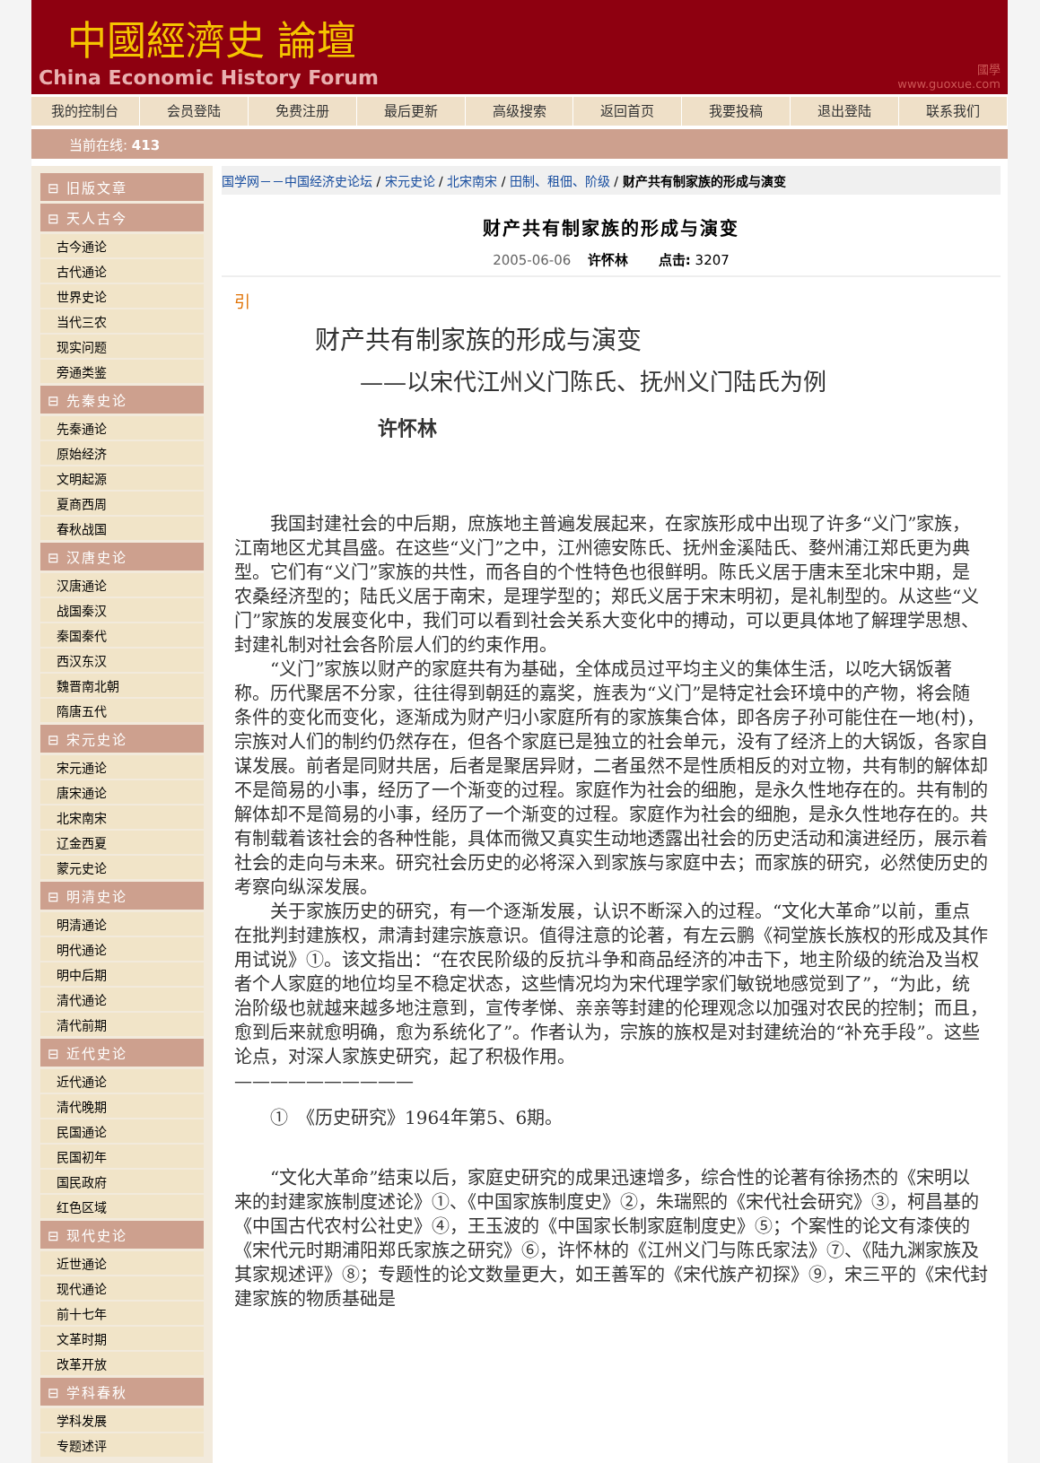中國經濟史 論壇
China Economic History Forum
國學
www.guoxue.com
我的控制台 会员登陆 免费注册 最后更新 高级搜索 返回首页 我要投稿 退出登陆 联系我们
当前在线: 413
⊟ 旧版文章
⊟ 天人古今
古今通论
古代通论
世界史论
当代三农
现实问题
旁通类鉴
⊟ 先秦史论
先秦通论
原始经济
文明起源
夏商西周
春秋战国
⊟ 汉唐史论
汉唐通论
战国秦汉
秦国秦代
西汉东汉
魏晋南北朝
隋唐五代
⊟ 宋元史论
宋元通论
唐宋通论
北宋南宋
辽金西夏
蒙元史论
⊟ 明清史论
明清通论
明代通论
明中后期
清代通论
清代前期
⊟ 近代史论
近代通论
清代晚期
民国通论
民国初年
国民政府
红色区域
⊟ 现代史论
近世通论
现代通论
前十七年
文革时期
改革开放
⊟ 学科春秋
学科发展
专题述评
国学网－－中国经济史论坛 / 宋元史论 / 北宋南宋 / 田制、租佃、阶级 / 财产共有制家族的形成与演变
财产共有制家族的形成与演变
2005-06-06 许怀林 点击: 3207
引
财产共有制家族的形成与演变
——以宋代江州义门陈氏、抚州义门陆氏为例
许怀林
我国封建社会的中后期，庶族地主普遍发展起来，在家族形成中出现了许多“义门”家族，江南地区尤其昌盛。在这些“义门”之中，江州德安陈氏、抚州金溪陆氏、婺州浦江郑氏更为典型。它们有“义门”家族的共性，而各自的个性特色也很鲜明。陈氏义居于唐末至北宋中期，是农桑经济型的；陆氏义居于南宋，是理学型的；郑氏义居于宋末明初，是礼制型的。从这些“义门”家族的发展变化中，我们可以看到社会关系大变化中的搏动，可以更具体地了解理学思想、封建礼制对社会各阶层人们的约束作用。
“义门”家族以财产的家庭共有为基础，全体成员过平均主义的集体生活，以吃大锅饭著称。历代聚居不分家，往往得到朝廷的嘉奖，旌表为“义门”是特定社会环境中的产物，将会随条件的变化而变化，逐渐成为财产归小家庭所有的家族集合体，即各房子孙可能住在一地(村)，宗族对人们的制约仍然存在，但各个家庭已是独立的社会单元，没有了经济上的大锅饭，各家自谋发展。前者是同财共居，后者是聚居异财，二者虽然不是性质相反的对立物，共有制的解体却不是简易的小事，经历了一个渐变的过程。家庭作为社会的细胞，是永久性地存在的。共有制的解体却不是简易的小事，经历了一个渐变的过程。家庭作为社会的细胞，是永久性地存在的。共有制载着该社会的各种性能，具体而微又真实生动地透露出社会的历史活动和演进经历，展示着社会的走向与未来。研究社会历史的必将深入到家族与家庭中去；而家族的研究，必然使历史的考察向纵深发展。
关于家族历史的研究，有一个逐渐发展，认识不断深入的过程。“文化大革命”以前，重点在批判封建族权，肃清封建宗族意识。值得注意的论著，有左云鹏《祠堂族长族权的形成及其作用试说》①。该文指出：“在农民阶级的反抗斗争和商品经济的冲击下，地主阶级的统治及当权者个人家庭的地位均呈不稳定状态，这些情况均为宋代理学家们敏锐地感觉到了”，“为此，统治阶级也就越来越多地注意到，宣传孝悌、亲亲等封建的伦理观念以加强对农民的控制；而且，愈到后来就愈明确，愈为系统化了”。作者认为，宗族的族权是对封建统治的“补充手段”。这些论点，对深人家族史研究，起了积极作用。
——————————
①　《历史研究》1964年第5、6期。
“文化大革命”结束以后，家庭史研究的成果迅速增多，综合性的论著有徐扬杰的《宋明以来的封建家族制度述论》①、《中国家族制度史》②，朱瑞熙的《宋代社会研究》③，柯昌基的《中国古代农村公社史》④，王玉波的《中国家长制家庭制度史》⑤；个案性的论文有漆侠的《宋代元时期浦阳郑氏家族之研究》⑥，许怀林的《江州义门与陈氏家法》⑦、《陆九渊家族及其家规述评》⑧；专题性的论文数量更大，如王善军的《宋代族产初探》⑨，宋三平的《宋代封建家族的物质基础是